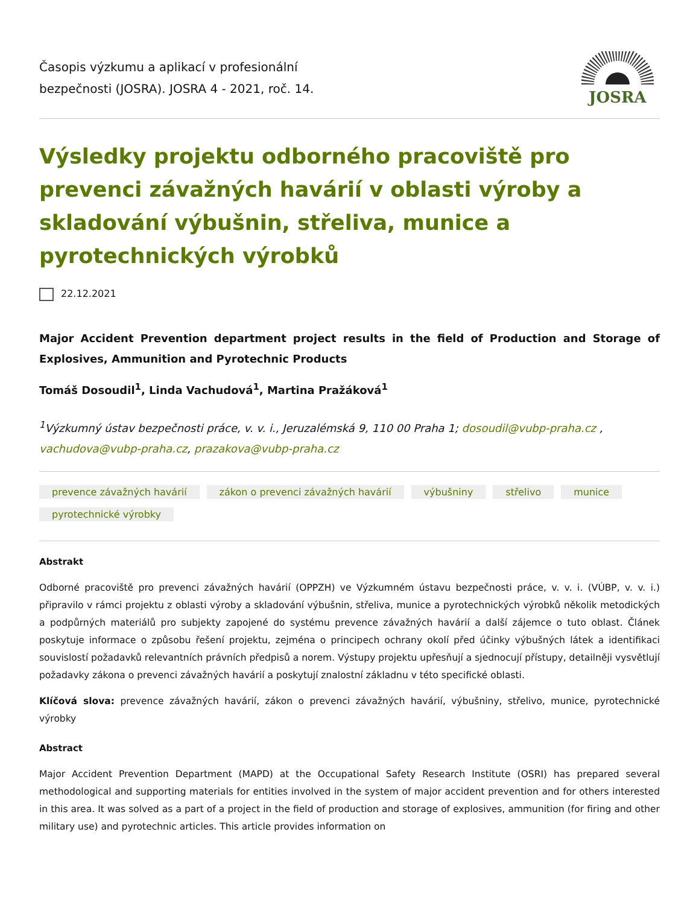Časopis výzkumu a aplikací v profesionální
bezpečnosti (JOSRA). JOSRA 4 - 2021, roč. 14.
JOSRA
Výsledky projektu odborného pracoviště pro prevenci závažných havárií v oblasti výroby a skladování výbušnin, střeliva, munice a pyrotechnických výrobků
22.12.2021
Major Accident Prevention department project results in the field of Production and Storage of Explosives, Ammunition and Pyrotechnic Products
Tomáš Dosoudil<sup>1</sup>, Linda Vachudová<sup>1</sup>, Martina Pražáková<sup>1</sup>
<sup>1</sup> Výzkumný ústav bezpečnosti práce, v. v. i., Jeruzalémská 9, 110 00 Praha 1; dosoudil@vubp-praha.cz , vachudova@vubp-praha.cz, prazakova@vubp-praha.cz
prevence závažných havárií zákon o prevenci závažných havárií výbušniny střelivo munice pyrotechnické výrobky
Abstrakt
Odborné pracoviště pro prevenci závažných havárií (OPPZH) ve Výzkumném ústavu bezpečnosti práce, v. v. i. (VÚBP, v. v. i.) připravilo v rámci projektu z oblasti výroby a skladování výbušnin, střeliva, munice a pyrotechnických výrobků několik metodických a podpůrných materiálů pro subjekty zapojené do systému prevence závažných havárií a další zájemce o tuto oblast. Článek poskytuje informace o způsobu řešení projektu, zejména o principech ochrany okolí před účinky výbušných látek a identifikaci souvislostí požadavků relevantních právních předpisů a norem. Výstupy projektu upřesňují a sjednocují přístupy, detailněji vysvětlují požadavky zákona o prevenci závažných havárií a poskytují znalostní základnu v této specifické oblasti.
Klíčová slova: prevence závažných havárií, zákon o prevenci závažných havárií, výbušniny, střelivo, munice, pyrotechnické výrobky
Abstract
Major Accident Prevention Department (MAPD) at the Occupational Safety Research Institute (OSRI) has prepared several methodological and supporting materials for entities involved in the system of major accident prevention and for others interested in this area. It was solved as a part of a project in the field of production and storage of explosives, ammunition (for firing and other military use) and pyrotechnic articles. This article provides information on